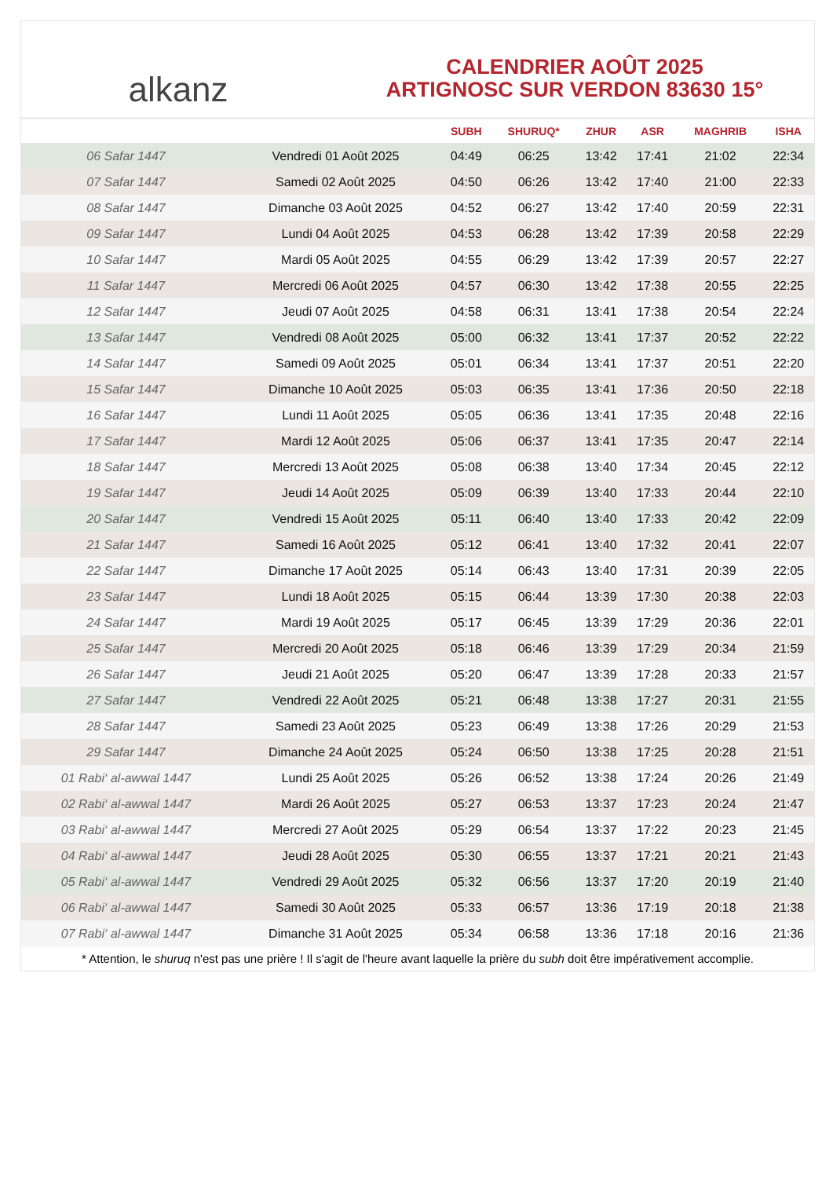alkanz
CALENDRIER AOÛT 2025
ARTIGNOSC SUR VERDON 83630 15°
| | | SUBH | SHURUQ* | ZHUR | ASR | MAGHRIB | ISHA |
| --- | --- | --- | --- | --- | --- | --- | --- |
| 06 Safar 1447 | Vendredi 01 Août 2025 | 04:49 | 06:25 | 13:42 | 17:41 | 21:02 | 22:34 |
| 07 Safar 1447 | Samedi 02 Août 2025 | 04:50 | 06:26 | 13:42 | 17:40 | 21:00 | 22:33 |
| 08 Safar 1447 | Dimanche 03 Août 2025 | 04:52 | 06:27 | 13:42 | 17:40 | 20:59 | 22:31 |
| 09 Safar 1447 | Lundi 04 Août 2025 | 04:53 | 06:28 | 13:42 | 17:39 | 20:58 | 22:29 |
| 10 Safar 1447 | Mardi 05 Août 2025 | 04:55 | 06:29 | 13:42 | 17:39 | 20:57 | 22:27 |
| 11 Safar 1447 | Mercredi 06 Août 2025 | 04:57 | 06:30 | 13:42 | 17:38 | 20:55 | 22:25 |
| 12 Safar 1447 | Jeudi 07 Août 2025 | 04:58 | 06:31 | 13:41 | 17:38 | 20:54 | 22:24 |
| 13 Safar 1447 | Vendredi 08 Août 2025 | 05:00 | 06:32 | 13:41 | 17:37 | 20:52 | 22:22 |
| 14 Safar 1447 | Samedi 09 Août 2025 | 05:01 | 06:34 | 13:41 | 17:37 | 20:51 | 22:20 |
| 15 Safar 1447 | Dimanche 10 Août 2025 | 05:03 | 06:35 | 13:41 | 17:36 | 20:50 | 22:18 |
| 16 Safar 1447 | Lundi 11 Août 2025 | 05:05 | 06:36 | 13:41 | 17:35 | 20:48 | 22:16 |
| 17 Safar 1447 | Mardi 12 Août 2025 | 05:06 | 06:37 | 13:41 | 17:35 | 20:47 | 22:14 |
| 18 Safar 1447 | Mercredi 13 Août 2025 | 05:08 | 06:38 | 13:40 | 17:34 | 20:45 | 22:12 |
| 19 Safar 1447 | Jeudi 14 Août 2025 | 05:09 | 06:39 | 13:40 | 17:33 | 20:44 | 22:10 |
| 20 Safar 1447 | Vendredi 15 Août 2025 | 05:11 | 06:40 | 13:40 | 17:33 | 20:42 | 22:09 |
| 21 Safar 1447 | Samedi 16 Août 2025 | 05:12 | 06:41 | 13:40 | 17:32 | 20:41 | 22:07 |
| 22 Safar 1447 | Dimanche 17 Août 2025 | 05:14 | 06:43 | 13:40 | 17:31 | 20:39 | 22:05 |
| 23 Safar 1447 | Lundi 18 Août 2025 | 05:15 | 06:44 | 13:39 | 17:30 | 20:38 | 22:03 |
| 24 Safar 1447 | Mardi 19 Août 2025 | 05:17 | 06:45 | 13:39 | 17:29 | 20:36 | 22:01 |
| 25 Safar 1447 | Mercredi 20 Août 2025 | 05:18 | 06:46 | 13:39 | 17:29 | 20:34 | 21:59 |
| 26 Safar 1447 | Jeudi 21 Août 2025 | 05:20 | 06:47 | 13:39 | 17:28 | 20:33 | 21:57 |
| 27 Safar 1447 | Vendredi 22 Août 2025 | 05:21 | 06:48 | 13:38 | 17:27 | 20:31 | 21:55 |
| 28 Safar 1447 | Samedi 23 Août 2025 | 05:23 | 06:49 | 13:38 | 17:26 | 20:29 | 21:53 |
| 29 Safar 1447 | Dimanche 24 Août 2025 | 05:24 | 06:50 | 13:38 | 17:25 | 20:28 | 21:51 |
| 01 Rabi‘ al-awwal 1447 | Lundi 25 Août 2025 | 05:26 | 06:52 | 13:38 | 17:24 | 20:26 | 21:49 |
| 02 Rabi‘ al-awwal 1447 | Mardi 26 Août 2025 | 05:27 | 06:53 | 13:37 | 17:23 | 20:24 | 21:47 |
| 03 Rabi‘ al-awwal 1447 | Mercredi 27 Août 2025 | 05:29 | 06:54 | 13:37 | 17:22 | 20:23 | 21:45 |
| 04 Rabi‘ al-awwal 1447 | Jeudi 28 Août 2025 | 05:30 | 06:55 | 13:37 | 17:21 | 20:21 | 21:43 |
| 05 Rabi‘ al-awwal 1447 | Vendredi 29 Août 2025 | 05:32 | 06:56 | 13:37 | 17:20 | 20:19 | 21:40 |
| 06 Rabi‘ al-awwal 1447 | Samedi 30 Août 2025 | 05:33 | 06:57 | 13:36 | 17:19 | 20:18 | 21:38 |
| 07 Rabi‘ al-awwal 1447 | Dimanche 31 Août 2025 | 05:34 | 06:58 | 13:36 | 17:18 | 20:16 | 21:36 |
* Attention, le shuruq n'est pas une prière ! Il s'agit de l'heure avant laquelle la prière du subh doit être impérativement accomplie.